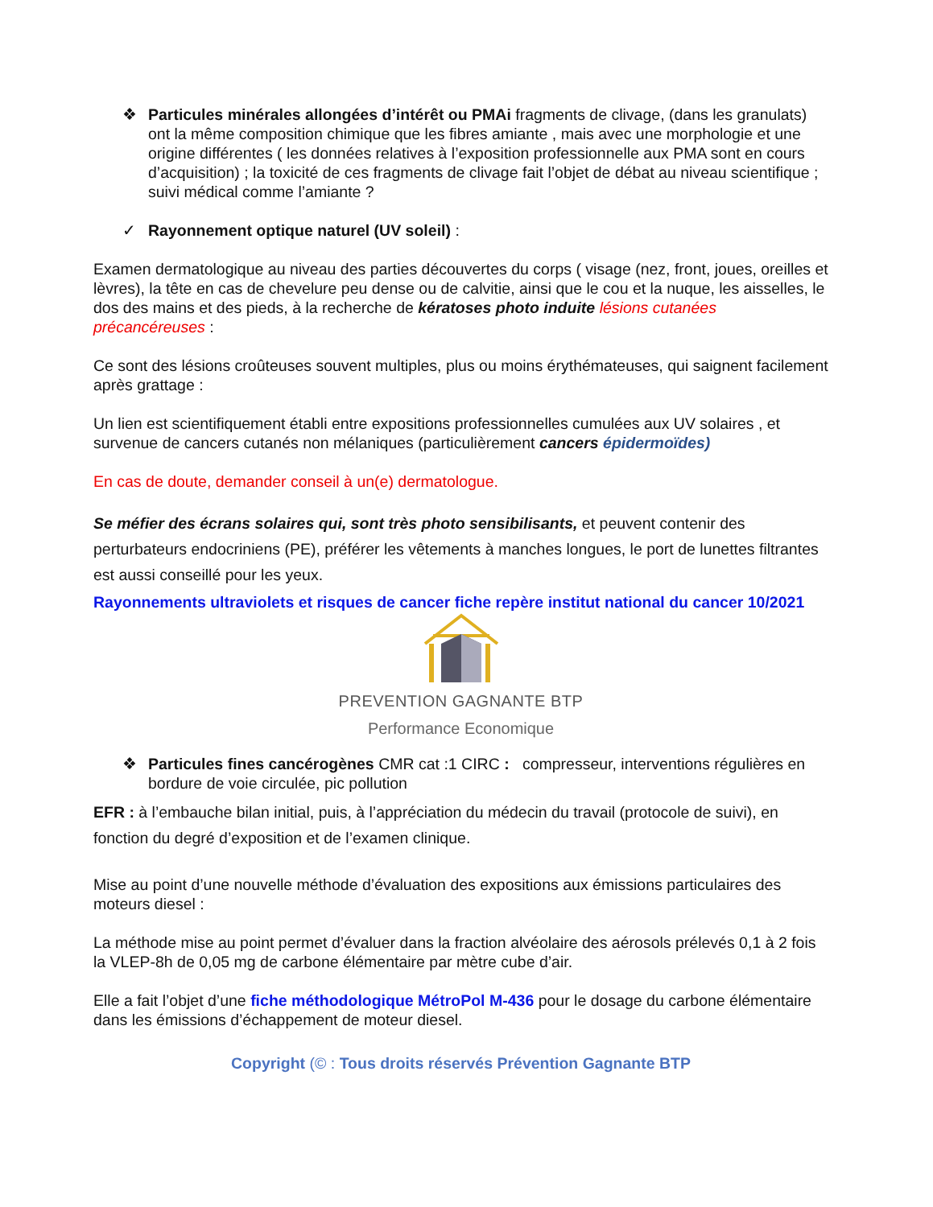❖ Particules minérales allongées d’intérêt ou PMAi fragments de clivage, (dans les granulats) ont la même composition chimique que les fibres amiante , mais avec une morphologie et une origine différentes ( les données relatives à l’exposition professionnelle aux PMA sont en cours d’acquisition) ; la toxicité de ces fragments de clivage fait l’objet de débat au niveau scientifique ; suivi médical comme l’amiante ?
✓ Rayonnement optique naturel (UV soleil) :
Examen dermatologique au niveau des parties découvertes du corps ( visage (nez, front, joues, oreilles et lèvres), la tête en cas de chevelure peu dense ou de calvitie, ainsi que le cou et la nuque, les aisselles, le dos des mains et des pieds, à la recherche de kératoses photo induite lésions cutanées précancéreuses :
Ce sont des lésions croûteuses souvent multiples, plus ou moins érythémateuses, qui saignent facilement après grattage :
Un lien est scientifiquement établi entre expositions professionnelles cumulées aux UV solaires , et survenue de cancers cutanés non mélaniques (particulièrement cancers épidermoïdes)
En cas de doute, demander conseil à un(e) dermatologue.
Se méfier des écrans solaires qui, sont très photo sensibilisants, et peuvent contenir des perturbateurs endocriniens (PE), préférer les vêtements à manches longues, le port de lunettes filtrantes est aussi conseillé pour les yeux.
Rayonnements ultraviolets et risques de cancer fiche repère institut national du cancer 10/2021
PREVENTION GAGNANTE BTP
Performance Economique
❖ Particules fines cancérogènes CMR cat :1 CIRC : compresseur, interventions régulières en bordure de voie circulée, pic pollution
EFR : à l’embauche bilan initial, puis, à l’appréciation du médecin du travail (protocole de suivi), en fonction du degré d’exposition et de l’examen clinique.
Mise au point d’une nouvelle méthode d’évaluation des expositions aux émissions particulaires des moteurs diesel :
La méthode mise au point permet d’évaluer dans la fraction alvéolaire des aérosols prélevés 0,1 à 2 fois la VLEP-8h de 0,05 mg de carbone élémentaire par mètre cube d’air.
Elle a fait l’objet d’une fiche méthodologique MétroPol M-436 pour le dosage du carbone élémentaire dans les émissions d’échappement de moteur diesel.
Copyright (© : Tous droits réservés Prévention Gagnante BTP